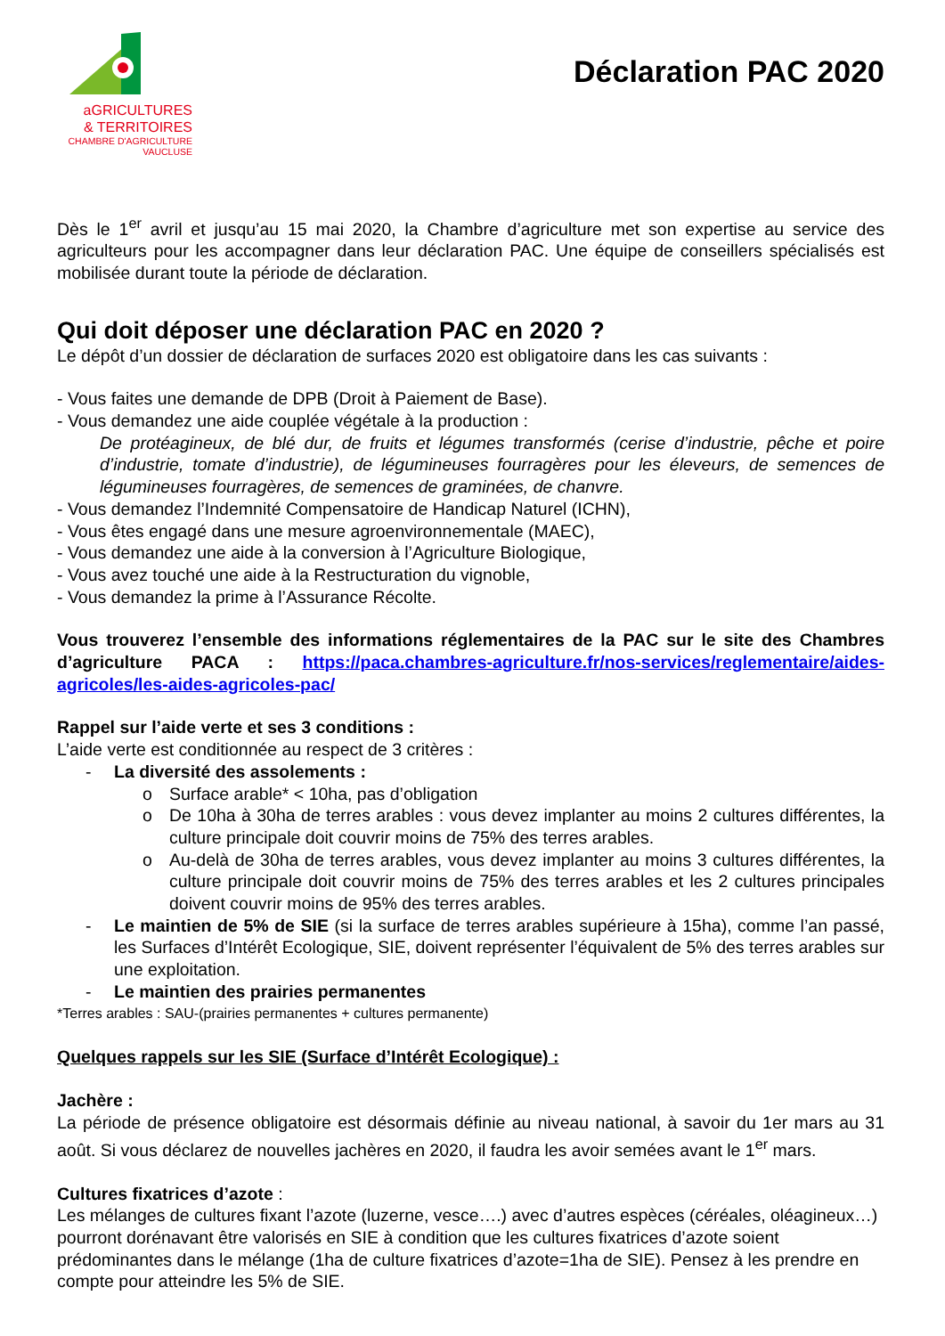aGRICULTURES
& TERRITOIRES
CHAMBRE D'AGRICULTURE
VAUCLUSE
Déclaration PAC 2020
Dès le 1<sup>er</sup> avril et jusqu’au 15 mai 2020, la Chambre d’agriculture met son expertise au service des agriculteurs pour les accompagner dans leur déclaration PAC. Une équipe de conseillers spécialisés est mobilisée durant toute la période de déclaration.
Qui doit déposer une déclaration PAC en 2020 ?
Le dépôt d’un dossier de déclaration de surfaces 2020 est obligatoire dans les cas suivants :
- Vous faites une demande de DPB (Droit à Paiement de Base).
- Vous demandez une aide couplée végétale à la production :
De protéagineux, de blé dur, de fruits et légumes transformés (cerise d’industrie, pêche et poire d’industrie, tomate d’industrie), de légumineuses fourragères pour les éleveurs, de semences de légumineuses fourragères, de semences de graminées, de chanvre.
- Vous demandez l’Indemnité Compensatoire de Handicap Naturel (ICHN),
- Vous êtes engagé dans une mesure agroenvironnementale (MAEC),
- Vous demandez une aide à la conversion à l’Agriculture Biologique,
- Vous avez touché une aide à la Restructuration du vignoble,
- Vous demandez la prime à l’Assurance Récolte.
Vous trouverez l’ensemble des informations réglementaires de la PAC sur le site des Chambres d’agriculture PACA : https://paca.chambres-agriculture.fr/nos-services/reglementaire/aides-agricoles/les-aides-agricoles-pac/
Rappel sur l’aide verte et ses 3 conditions :
L’aide verte est conditionnée au respect de 3 critères :
- La diversité des assolements :
o Surface arable* < 10ha, pas d’obligation
o De 10ha à 30ha de terres arables : vous devez implanter au moins 2 cultures différentes, la culture principale doit couvrir moins de 75% des terres arables.
o Au-delà de 30ha de terres arables, vous devez implanter au moins 3 cultures différentes, la culture principale doit couvrir moins de 75% des terres arables et les 2 cultures principales doivent couvrir moins de 95% des terres arables.
- Le maintien de 5% de SIE (si la surface de terres arables supérieure à 15ha), comme l’an passé, les Surfaces d’Intérêt Ecologique, SIE, doivent représenter l’équivalent de 5% des terres arables sur une exploitation.
- Le maintien des prairies permanentes
*Terres arables : SAU-(prairies permanentes + cultures permanente)
Quelques rappels sur les SIE (Surface d’Intérêt Ecologique) :
Jachère :
La période de présence obligatoire est désormais définie au niveau national, à savoir du 1er mars au 31 août. Si vous déclarez de nouvelles jachères en 2020, il faudra les avoir semées avant le 1<sup>er</sup> mars.
Cultures fixatrices d’azote :
Les mélanges de cultures fixant l’azote (luzerne, vesce….) avec d’autres espèces (céréales, oléagineux…) pourront dorénavant être valorisés en SIE à condition que les cultures fixatrices d’azote soient prédominantes dans le mélange (1ha de culture fixatrices d’azote=1ha de SIE). Pensez à les prendre en compte pour atteindre les 5% de SIE.